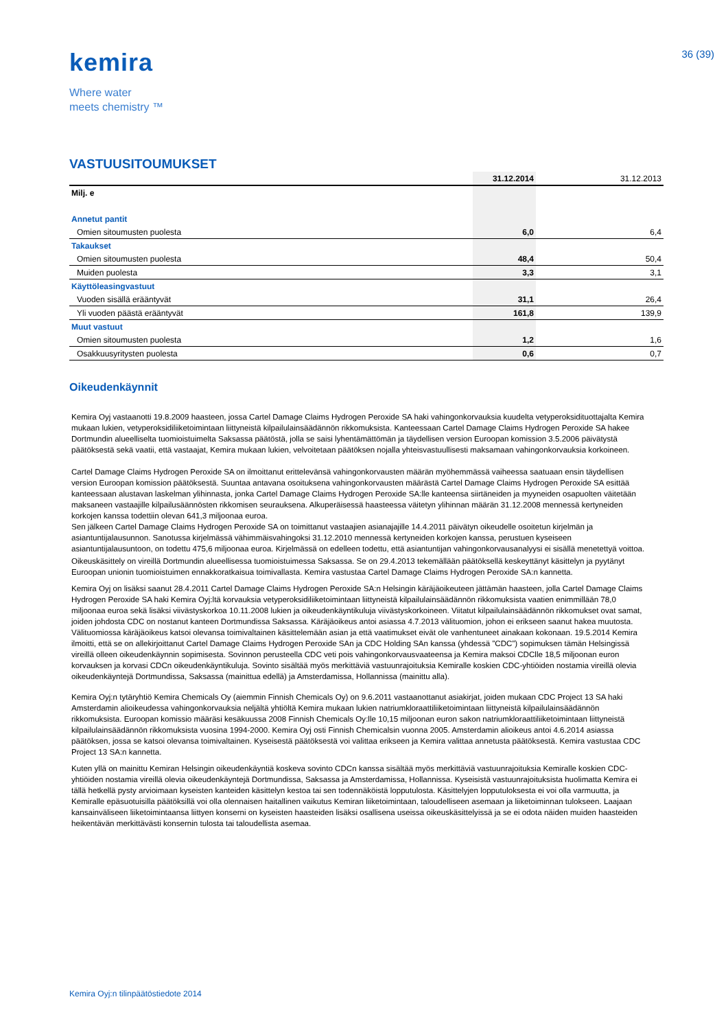kemira
Where water
meets chemistry ™
36 (39)
VASTUUSITOUMUKSET
| | 31.12.2014 | 31.12.2013 |
| --- | --- | --- |
| Milj. e | | |
| Annetut pantit | | |
| Omien sitoumusten puolesta | 6,0 | 6,4 |
| Takaukset | | |
| Omien sitoumusten puolesta | 48,4 | 50,4 |
| Muiden puolesta | 3,3 | 3,1 |
| Käyttöleasingvastuut | | |
| Vuoden sisällä erääntyvät | 31,1 | 26,4 |
| Yli vuoden päästä erääntyvät | 161,8 | 139,9 |
| Muut vastuut | | |
| Omien sitoumusten puolesta | 1,2 | 1,6 |
| Osakkuusyritysten puolesta | 0,6 | 0,7 |
Oikeudenkäynnit
Kemira Oyj vastaanotti 19.8.2009 haasteen, jossa Cartel Damage Claims Hydrogen Peroxide SA haki vahingonkorvauksia kuudelta vetyperoksidituottajalta Kemira mukaan lukien, vetyperoksidiliiketoimintaan liittyneistä kilpailulainsäädännön rikkomuksista. Kanteessaan Cartel Damage Claims Hydrogen Peroxide SA hakee Dortmundin alueelliselta tuomioistuimelta Saksassa päätöstä, jolla se saisi lyhentämättömän ja täydellisen version Euroopan komission 3.5.2006 päivätystä päätöksestä sekä vaatii, että vastaajat, Kemira mukaan lukien, velvoitetaan päätöksen nojalla yhteisvastuullisesti maksamaan vahingonkorvauksia korkoineen.
Cartel Damage Claims Hydrogen Peroxide SA on ilmoittanut erittelevänsä vahingonkorvausten määrän myöhemmässä vaiheessa saatuaan ensin täydellisen version Euroopan komission päätöksestä. Suuntaa antavana osoituksena vahingonkorvausten määrästä Cartel Damage Claims Hydrogen Peroxide SA esittää kanteessaan alustavan laskelman ylihinnasta, jonka Cartel Damage Claims Hydrogen Peroxide SA:lle kanteensa siirtäneiden ja myyneiden osapuolten väitetään maksaneen vastaajille kilpailusäännösten rikkomisen seurauksena. Alkuperäisessä haasteessa väitetyn ylihinnan määrän 31.12.2008 mennessä kertyneiden korkojen kanssa todettiin olevan 641,3 miljoonaa euroa.
Sen jälkeen Cartel Damage Claims Hydrogen Peroxide SA on toimittanut vastaajien asianajajille 14.4.2011 päivätyn oikeudelle osoitetun kirjelmän ja asiantuntijalausunnon. Sanotussa kirjelmässä vähimmäisvahingoksi 31.12.2010 mennessä kertyneiden korkojen kanssa, perustuen kyseiseen asiantuntijalausuntoon, on todettu 475,6 miljoonaa euroa. Kirjelmässä on edelleen todettu, että asiantuntijan vahingonkorvausanalyysi ei sisällä menetettyä voittoa.
Oikeuskäsittely on vireillä Dortmundin alueellisessa tuomioistuimessa Saksassa. Se on 29.4.2013 tekemällään päätöksellä keskeyttänyt käsittelyn ja pyytänyt Euroopan unionin tuomioistuimen ennakkoratkaisua toimivallasta. Kemira vastustaa Cartel Damage Claims Hydrogen Peroxide SA:n kannetta.
Kemira Oyj on lisäksi saanut 28.4.2011 Cartel Damage Claims Hydrogen Peroxide SA:n Helsingin käräjäoikeuteen jättämän haasteen, jolla Cartel Damage Claims Hydrogen Peroxide SA haki Kemira Oyj:ltä korvauksia vetyperoksidiliiketoimintaan liittyneistä kilpailulainsäädännön rikkomuksista vaatien enimmillään 78,0 miljoonaa euroa sekä lisäksi viivästyskorkoa 10.11.2008 lukien ja oikeudenkäyntikuluja viivästyskorkoineen. Viitatut kilpailulainsäädännön rikkomukset ovat samat, joiden johdosta CDC on nostanut kanteen Dortmundissa Saksassa. Käräjäoikeus antoi asiassa 4.7.2013 välituomion, johon ei erikseen saanut hakea muutosta. Välituomiossa käräjäoikeus katsoi olevansa toimivaltainen käsittelemään asian ja että vaatimukset eivät ole vanhentuneet ainakaan kokonaan. 19.5.2014 Kemira ilmoitti, että se on allekirjoittanut Cartel Damage Claims Hydrogen Peroxide SAn ja CDC Holding SAn kanssa (yhdessä ”CDC”) sopimuksen tämän Helsingissä vireillä olleen oikeudenkäynnin sopimisesta. Sovinnon perusteella CDC veti pois vahingonkorvausvaateensa ja Kemira maksoi CDClle 18,5 miljoonan euron korvauksen ja korvasi CDCn oikeudenkäyntikuluja. Sovinto sisältää myös merkittäviä vastuunrajoituksia Kemiralle koskien CDC-yhtiöiden nostamia vireillä olevia oikeudenkäyntejä Dortmundissa, Saksassa (mainittua edellä) ja Amsterdamissa, Hollannissa (mainittu alla).
Kemira Oyj:n tytäryhtiö Kemira Chemicals Oy (aiemmin Finnish Chemicals Oy) on 9.6.2011 vastaanottanut asiakirjat, joiden mukaan CDC Project 13 SA haki Amsterdamin alioikeudessa vahingonkorvauksia neljältä yhtiöltä Kemira mukaan lukien natriumkloraattiliiketoimintaan liittyneistä kilpailulainsäädännön rikkomuksista. Euroopan komissio määräsi kesäkuussa 2008 Finnish Chemicals Oy:lle 10,15 miljoonan euron sakon natriumkloraattiliiketoimintaan liittyneistä kilpailulainsäädännön rikkomuksista vuosina 1994-2000. Kemira Oyj osti Finnish Chemicalsin vuonna 2005. Amsterdamin alioikeus antoi 4.6.2014 asiassa päätöksen, jossa se katsoi olevansa toimivaltainen. Kyseisestä päätöksestä voi valittaa erikseen ja Kemira valittaa annetusta päätöksestä. Kemira vastustaa CDC Project 13 SA:n kannetta.
Kuten yllä on mainittu Kemiran Helsingin oikeudenkäyntiä koskeva sovinto CDCn kanssa sisältää myös merkittäviä vastuunrajoituksia Kemiralle koskien CDC-yhtiöiden nostamia vireillä olevia oikeudenkäyntejä Dortmundissa, Saksassa ja Amsterdamissa, Hollannissa. Kyseisistä vastuunrajoituksista huolimatta Kemira ei tällä hetkellä pysty arvioimaan kyseisten kanteiden käsittelyn kestoa tai sen todennäköistä lopputulosta. Käsittelyjen lopputuloksesta ei voi olla varmuutta, ja Kemiralle epäsuotuisilla päätöksillä voi olla olennaisen haitallinen vaikutus Kemiran liiketoimintaan, taloudelliseen asemaan ja liiketoiminnan tulokseen. Laajaan kansainväliseen liiketoimintaansa liittyen konserni on kyseisten haasteiden lisäksi osallisena useissa oikeuskäsittelyissä ja se ei odota näiden muiden haasteiden heikentävän merkittävästi konsernin tulosta tai taloudellista asemaa.
Kemira Oyj:n tilinpäätöstiedote 2014